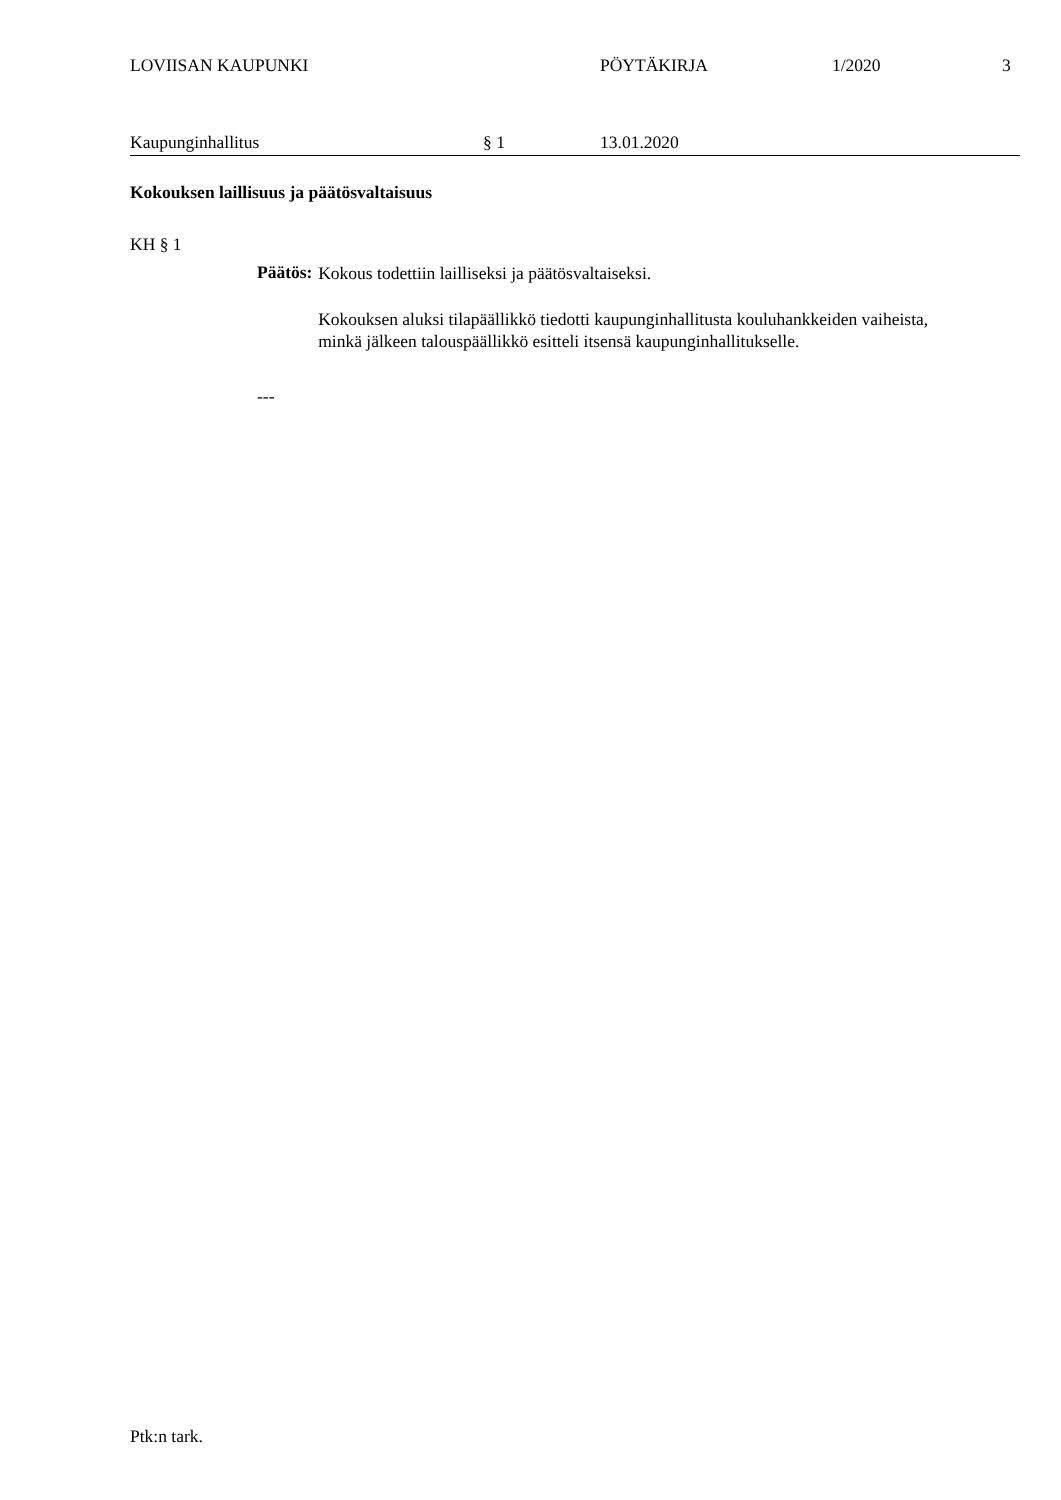LOVIISAN KAUPUNKI PÖYTÄKIRJA 1/2020 3
Kaupunginhallitus § 1 13.01.2020
Kokouksen laillisuus ja päätösvaltaisuus
KH § 1
Päätös:
Kokous todettiin lailliseksi ja päätösvaltaiseksi.
Kokouksen aluksi tilapäällikkö tiedotti kaupunginhallitusta kouluhankkeiden vaiheista, minkä jälkeen talouspäällikkö esitteli itsensä kaupunginhallitukselle.
---
Ptk:n tark.